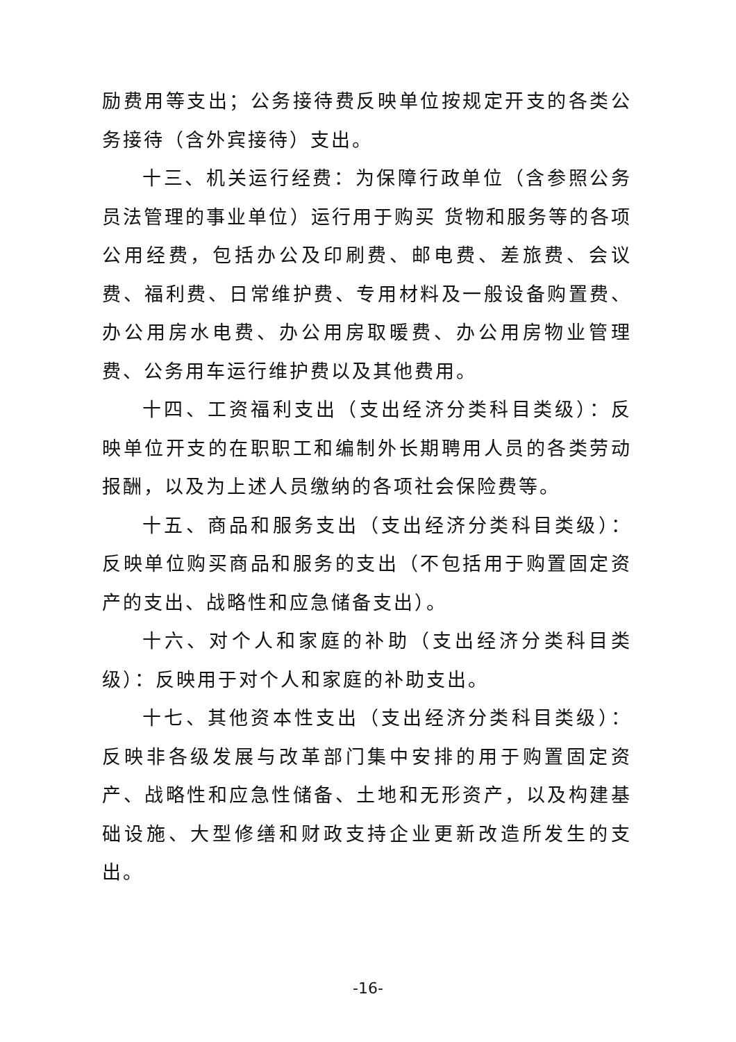励费用等支出；公务接待费反映单位按规定开支的各类公务接待（含外宾接待）支出。
十三、机关运行经费：为保障行政单位（含参照公务员法管理的事业单位）运行用于购买 货物和服务等的各项公用经费，包括办公及印刷费、邮电费、差旅费、会议费、福利费、日常维护费、专用材料及一般设备购置费、办公用房水电费、办公用房取暖费、办公用房物业管理费、公务用车运行维护费以及其他费用。
十四、工资福利支出（支出经济分类科目类级）：反映单位开支的在职职工和编制外长期聘用人员的各类劳动报酬，以及为上述人员缴纳的各项社会保险费等。
十五、商品和服务支出（支出经济分类科目类级）：反映单位购买商品和服务的支出（不包括用于购置固定资产的支出、战略性和应急储备支出）。
十六、对个人和家庭的补助（支出经济分类科目类级）：反映用于对个人和家庭的补助支出。
十七、其他资本性支出（支出经济分类科目类级）：反映非各级发展与改革部门集中安排的用于购置固定资产、战略性和应急性储备、土地和无形资产，以及构建基础设施、大型修缮和财政支持企业更新改造所发生的支出。
-16-